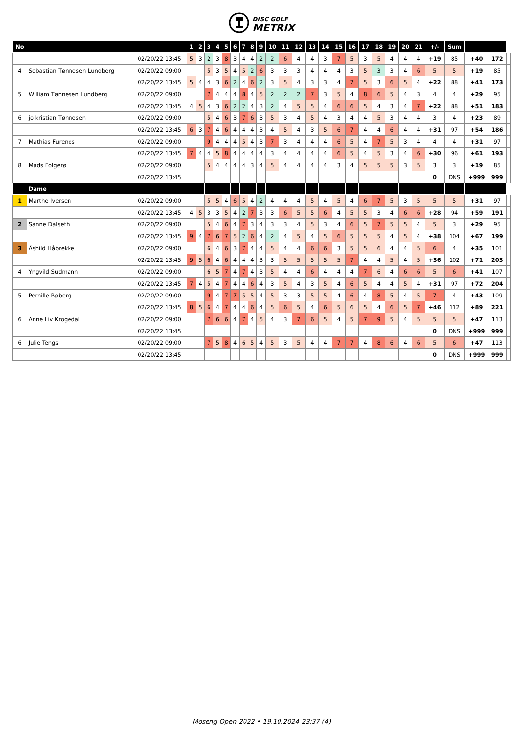DISC GOLF
METRIX
| No | | | 1 | 2 | 3 | 4 | 5 | 6 | 7 | 8 | 9 | 10 | 11 | 12 | 13 | 14 | 15 | 16 | 17 | 18 | 19 | 20 | 21 | +/- | Sum | | | |
| --- | --- | --- | --- | --- | --- | --- | --- | --- | --- | --- | --- | --- | --- | --- | --- | --- | --- | --- | --- | --- | --- | --- | --- | --- | --- | --- | --- | --- |
| | | 02/20/22 13:45 | 5 | 3 | 2 | 3 | 8 | 3 | 4 | 4 | 2 | 2 | 6 | 4 | 4 | 3 | 7 | 5 | 3 | 5 | 4 | 4 | 4 | +19 | 85 | +40 | 172 | |
| 4 | Sebastian Tønnesen Lundberg | 02/20/22 09:00 | | | 5 | 3 | 5 | 4 | 5 | 2 | 6 | 3 | 3 | 3 | 4 | 4 | 4 | 3 | 5 | 3 | 3 | 4 | 6 | 5 | 5 | +19 | 85 | |
| | | 02/20/22 13:45 | 5 | 4 | 4 | 3 | 6 | 2 | 4 | 6 | 2 | 3 | 5 | 4 | 3 | 3 | 4 | 7 | 5 | 3 | 6 | 5 | 4 | +22 | 88 | +41 | 173 | |
| 5 | William Tønnesen Lundberg | 02/20/22 09:00 | | | 7 | 4 | 4 | 4 | 8 | 4 | 5 | 2 | 2 | 2 | 7 | 3 | 5 | 4 | 8 | 6 | 5 | 4 | 3 | 4 | 4 | +29 | 95 | |
| | | 02/20/22 13:45 | 4 | 5 | 4 | 3 | 6 | 2 | 2 | 4 | 3 | 2 | 4 | 5 | 5 | 4 | 6 | 6 | 5 | 4 | 3 | 4 | 7 | +22 | 88 | +51 | 183 | |
| 6 | jo kristian Tønnesen | 02/20/22 09:00 | | | 5 | 4 | 6 | 3 | 7 | 6 | 3 | 5 | 3 | 4 | 5 | 4 | 3 | 4 | 4 | 5 | 3 | 4 | 4 | 3 | 4 | +23 | 89 | |
| | | 02/20/22 13:45 | 6 | 3 | 7 | 4 | 6 | 4 | 4 | 4 | 3 | 4 | 5 | 4 | 3 | 5 | 6 | 7 | 4 | 4 | 6 | 4 | 4 | +31 | 97 | +54 | 186 | |
| 7 | Mathias Furenes | 02/20/22 09:00 | | | 9 | 4 | 4 | 4 | 5 | 4 | 3 | 7 | 3 | 4 | 4 | 4 | 6 | 5 | 4 | 7 | 5 | 3 | 4 | 4 | 4 | +31 | 97 | |
| | | 02/20/22 13:45 | 7 | 4 | 4 | 5 | 8 | 4 | 4 | 4 | 4 | 3 | 4 | 4 | 4 | 4 | 6 | 5 | 4 | 5 | 3 | 4 | 6 | +30 | 96 | +61 | 193 | |
| 8 | Mads Folgerø | 02/20/22 09:00 | | | 5 | 4 | 4 | 4 | 4 | 3 | 4 | 5 | 4 | 4 | 4 | 4 | 3 | 4 | 5 | 5 | 5 | 3 | 5 | 3 | 3 | +19 | 85 | |
| | | 02/20/22 13:45 | | | | | | | | | | | | | | | | | | | | | | 0 | DNS | +999 | 999 | |
| | Dame | | | | | | | | | | | | | | | | | | | | | | | | | | | |
| 1 | Marthe Iversen | 02/20/22 09:00 | | | 5 | 5 | 4 | 6 | 5 | 4 | 2 | 4 | 4 | 4 | 5 | 4 | 5 | 4 | 6 | 7 | 5 | 3 | 5 | 5 | 5 | +31 | 97 | |
| | | 02/20/22 13:45 | 4 | 5 | 3 | 3 | 5 | 4 | 2 | 7 | 3 | 3 | 6 | 5 | 5 | 6 | 4 | 5 | 5 | 3 | 4 | 6 | 6 | +28 | 94 | +59 | 191 | |
| 2 | Sanne Dalseth | 02/20/22 09:00 | | | 5 | 4 | 6 | 4 | 7 | 3 | 4 | 3 | 3 | 4 | 5 | 3 | 4 | 6 | 5 | 7 | 5 | 5 | 4 | 5 | 3 | +29 | 95 | |
| | | 02/20/22 13:45 | 9 | 4 | 7 | 6 | 7 | 5 | 2 | 6 | 4 | 2 | 4 | 5 | 4 | 5 | 6 | 5 | 5 | 5 | 4 | 5 | 4 | +38 | 104 | +67 | 199 | |
| 3 | Åshild Håbrekke | 02/20/22 09:00 | | | 6 | 4 | 6 | 3 | 7 | 4 | 4 | 5 | 4 | 4 | 6 | 6 | 3 | 5 | 5 | 6 | 4 | 4 | 5 | 6 | 4 | +35 | 101 | |
| | | 02/20/22 13:45 | 9 | 5 | 6 | 4 | 6 | 4 | 4 | 4 | 3 | 3 | 5 | 5 | 5 | 5 | 5 | 7 | 4 | 4 | 5 | 4 | 5 | +36 | 102 | +71 | 203 | |
| 4 | Yngvild Sudmann | 02/20/22 09:00 | | | 6 | 5 | 7 | 4 | 7 | 4 | 3 | 5 | 4 | 4 | 6 | 4 | 4 | 4 | 7 | 6 | 4 | 6 | 6 | 5 | 6 | +41 | 107 | |
| | | 02/20/22 13:45 | 7 | 4 | 5 | 4 | 7 | 4 | 4 | 6 | 4 | 3 | 5 | 4 | 3 | 5 | 4 | 6 | 5 | 4 | 4 | 5 | 4 | +31 | 97 | +72 | 204 | |
| 5 | Pernille Røberg | 02/20/22 09:00 | | | 9 | 4 | 7 | 7 | 5 | 5 | 4 | 5 | 3 | 3 | 5 | 5 | 4 | 6 | 4 | 8 | 5 | 4 | 5 | 7 | 4 | +43 | 109 | |
| | | 02/20/22 13:45 | 8 | 5 | 6 | 4 | 7 | 4 | 4 | 6 | 4 | 5 | 6 | 5 | 4 | 6 | 5 | 6 | 5 | 4 | 6 | 5 | 7 | +46 | 112 | +89 | 221 | |
| 6 | Anne Liv Krogedal | 02/20/22 09:00 | | | 7 | 6 | 6 | 4 | 7 | 4 | 5 | 4 | 3 | 7 | 6 | 5 | 4 | 5 | 7 | 9 | 5 | 4 | 5 | 5 | 5 | +47 | 113 | |
| | | 02/20/22 13:45 | | | | | | | | | | | | | | | | | | | | | | 0 | DNS | +999 | 999 | |
| 6 | Julie Tengs | 02/20/22 09:00 | | | 7 | 5 | 8 | 4 | 6 | 5 | 4 | 5 | 3 | 5 | 4 | 4 | 7 | 7 | 4 | 8 | 6 | 4 | 6 | 5 | 6 | +47 | 113 | |
| | | 02/20/22 13:45 | | | | | | | | | | | | | | | | | | | | | | 0 | DNS | +999 | 999 | |
Moseng Open 2022 • 19.10.2024 23:37 (4)